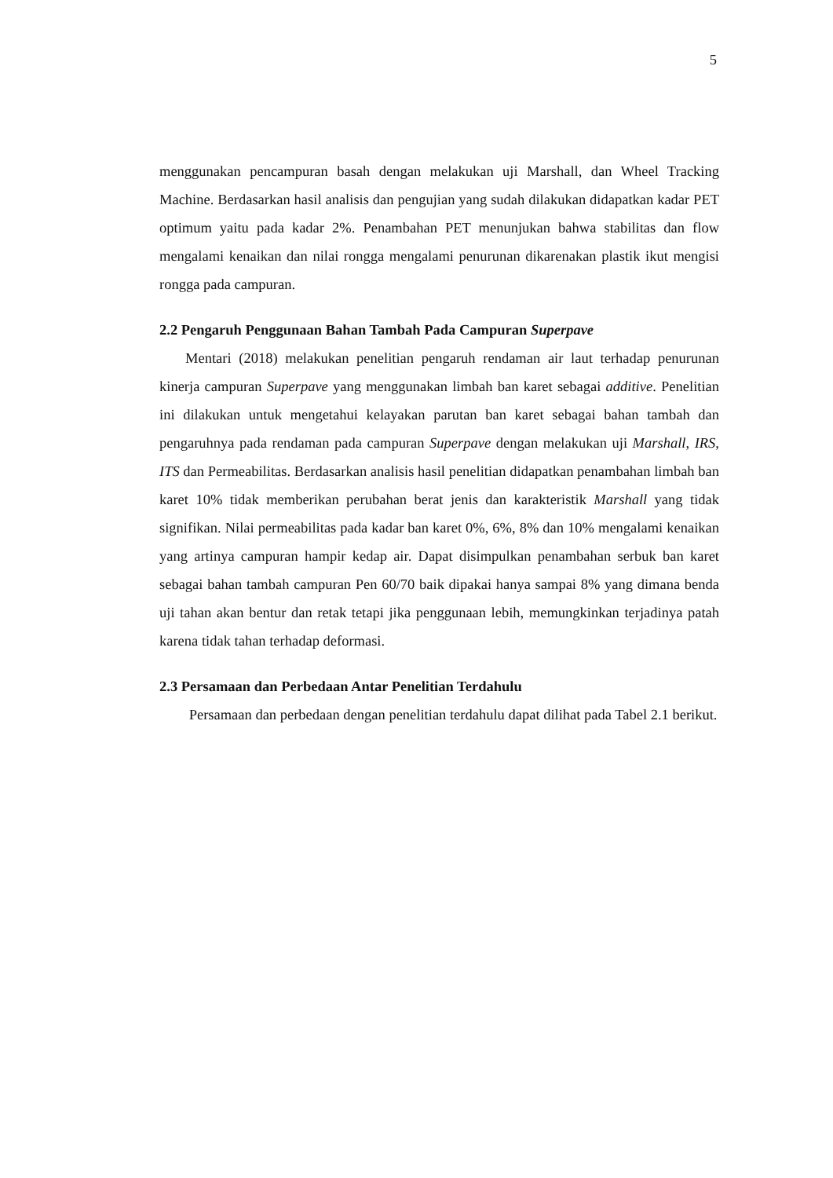5
menggunakan pencampuran basah dengan melakukan uji Marshall, dan Wheel Tracking Machine. Berdasarkan hasil analisis dan pengujian yang sudah dilakukan didapatkan kadar PET optimum yaitu pada kadar 2%. Penambahan PET menunjukan bahwa stabilitas dan flow mengalami kenaikan dan nilai rongga mengalami penurunan dikarenakan plastik ikut mengisi rongga pada campuran.
2.2 Pengaruh Penggunaan Bahan Tambah Pada Campuran Superpave
Mentari (2018) melakukan penelitian pengaruh rendaman air laut terhadap penurunan kinerja campuran Superpave yang menggunakan limbah ban karet sebagai additive. Penelitian ini dilakukan untuk mengetahui kelayakan parutan ban karet sebagai bahan tambah dan pengaruhnya pada rendaman pada campuran Superpave dengan melakukan uji Marshall, IRS, ITS dan Permeabilitas. Berdasarkan analisis hasil penelitian didapatkan penambahan limbah ban karet 10% tidak memberikan perubahan berat jenis dan karakteristik Marshall yang tidak signifikan. Nilai permeabilitas pada kadar ban karet 0%, 6%, 8% dan 10% mengalami kenaikan yang artinya campuran hampir kedap air. Dapat disimpulkan penambahan serbuk ban karet sebagai bahan tambah campuran Pen 60/70 baik dipakai hanya sampai 8% yang dimana benda uji tahan akan bentur dan retak tetapi jika penggunaan lebih, memungkinkan terjadinya patah karena tidak tahan terhadap deformasi.
2.3 Persamaan dan Perbedaan Antar Penelitian Terdahulu
Persamaan dan perbedaan dengan penelitian terdahulu dapat dilihat pada Tabel 2.1 berikut.